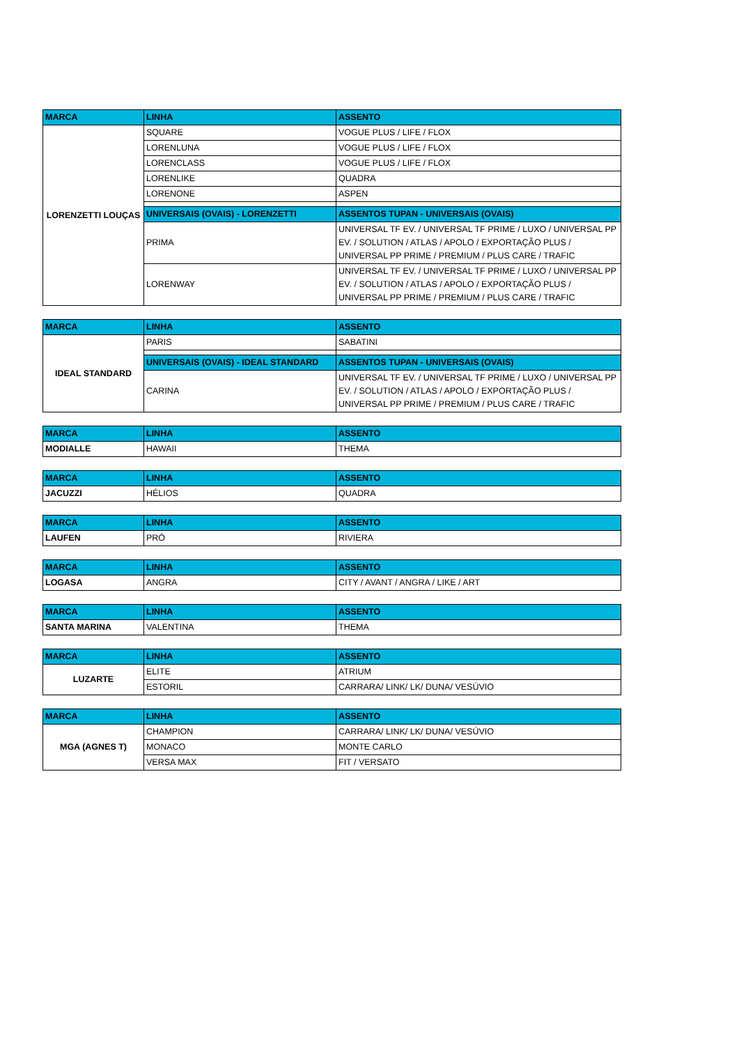| MARCA | LINHA | ASSENTO |
| --- | --- | --- |
| LORENZETTI LOUÇAS | SQUARE | VOGUE PLUS / LIFE / FLOX |
| | LORENLUNA | VOGUE PLUS / LIFE / FLOX |
| | LORENCLASS | VOGUE PLUS / LIFE / FLOX |
| | LORENLIKE | QUADRA |
| | LORENONE | ASPEN |
| | UNIVERSAIS (OVAIS) - LORENZETTI | ASSENTOS TUPAN - UNIVERSAIS (OVAIS) |
| | PRIMA | UNIVERSAL TF EV. / UNIVERSAL TF PRIME / LUXO / UNIVERSAL PP EV. / SOLUTION / ATLAS / APOLO / EXPORTAÇÃO PLUS / UNIVERSAL PP PRIME / PREMIUM / PLUS CARE / TRAFIC |
| | LORENWAY | UNIVERSAL TF EV. / UNIVERSAL TF PRIME / LUXO / UNIVERSAL PP EV. / SOLUTION / ATLAS / APOLO / EXPORTAÇÃO PLUS / UNIVERSAL PP PRIME / PREMIUM / PLUS CARE / TRAFIC |
| MARCA | LINHA | ASSENTO |
| --- | --- | --- |
| IDEAL STANDARD | PARIS | SABATINI |
| | UNIVERSAIS (OVAIS) - IDEAL STANDARD | ASSENTOS TUPAN - UNIVERSAIS (OVAIS) |
| | CARINA | UNIVERSAL TF EV. / UNIVERSAL TF PRIME / LUXO / UNIVERSAL PP EV. / SOLUTION / ATLAS / APOLO / EXPORTAÇÃO PLUS / UNIVERSAL PP PRIME / PREMIUM / PLUS CARE / TRAFIC |
| MARCA | LINHA | ASSENTO |
| --- | --- | --- |
| MODIALLE | HAWAII | THEMA |
| MARCA | LINHA | ASSENTO |
| --- | --- | --- |
| JACUZZI | HÉLIOS | QUADRA |
| MARCA | LINHA | ASSENTO |
| --- | --- | --- |
| LAUFEN | PRÓ | RIVIERA |
| MARCA | LINHA | ASSENTO |
| --- | --- | --- |
| LOGASA | ANGRA | CITY / AVANT / ANGRA / LIKE / ART |
| MARCA | LINHA | ASSENTO |
| --- | --- | --- |
| SANTA MARINA | VALENTINA | THEMA |
| MARCA | LINHA | ASSENTO |
| --- | --- | --- |
| LUZARTE | ELITE | ATRIUM |
| | ESTORIL | CARRARA/ LINK/ LK/ DUNA/ VESÚVIO |
| MARCA | LINHA | ASSENTO |
| --- | --- | --- |
| MGA (AGNES T) | CHAMPION | CARRARA/ LINK/ LK/ DUNA/ VESÚVIO |
| | MONACO | MONTE CARLO |
| | VERSA MAX | FIT / VERSATO |